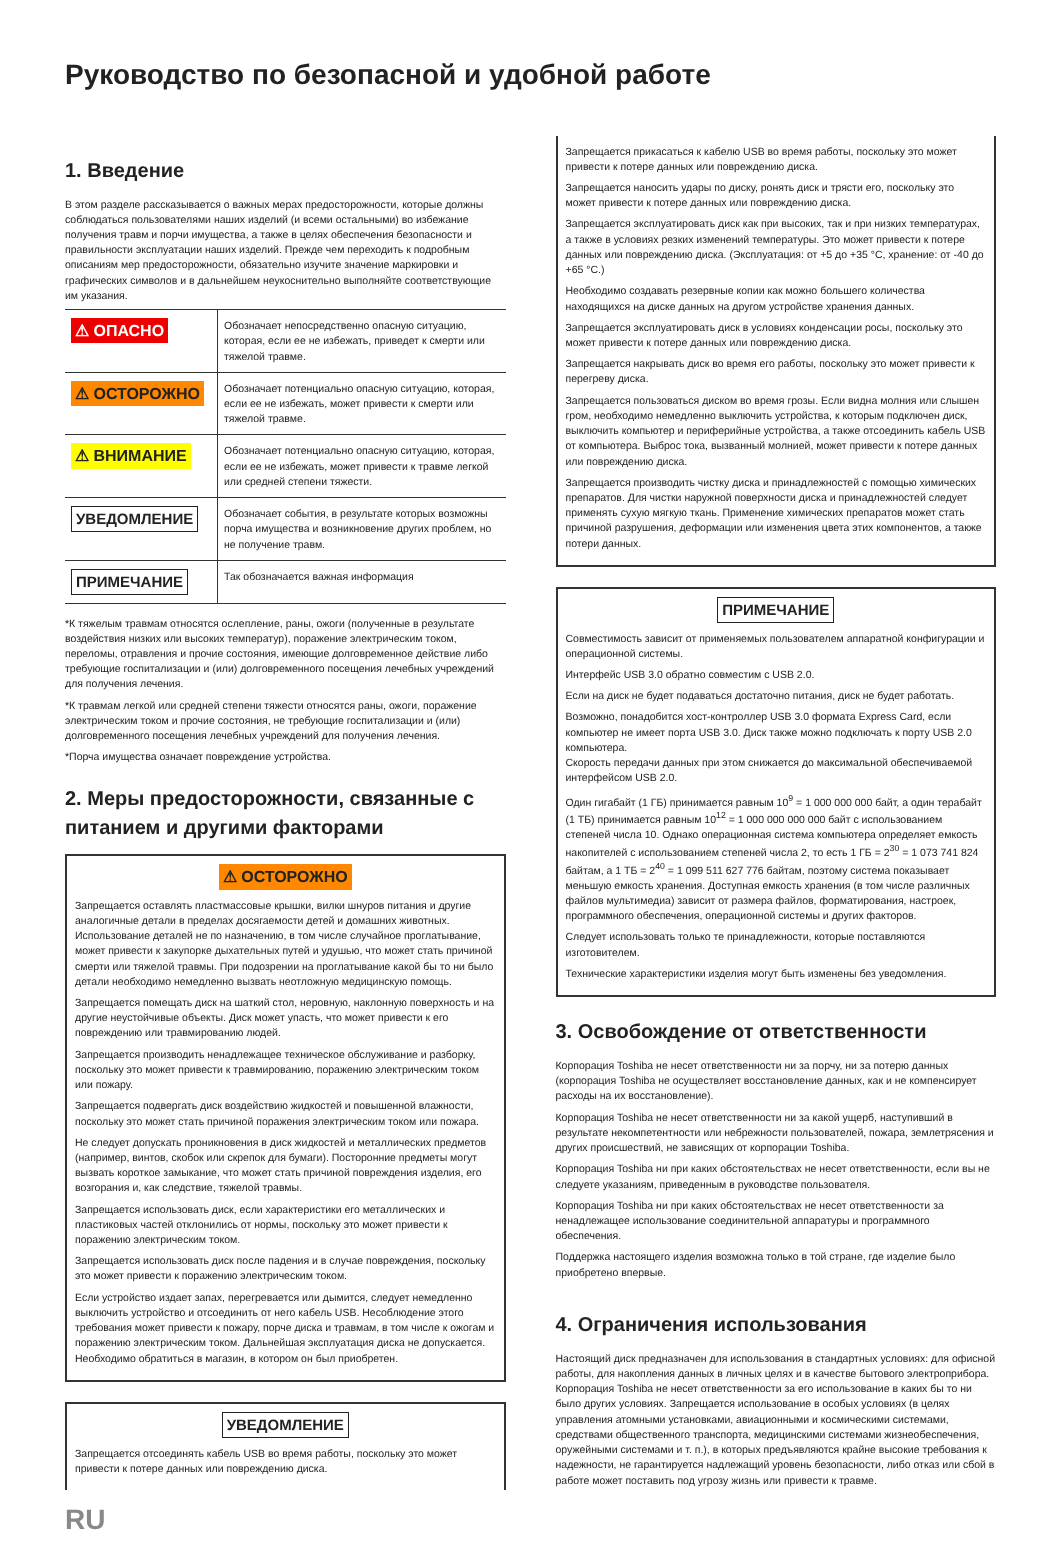Руководство по безопасной и удобной работе
1. Введение
В этом разделе рассказывается о важных мерах предосторожности, которые должны соблюдаться пользователями наших изделий (и всеми остальными) во избежание получения травм и порчи имущества, а также в целях обеспечения безопасности и правильности эксплуатации наших изделий. Прежде чем переходить к подробным описаниям мер предосторожности, обязательно изучите значение маркировки и графических символов и в дальнейшем неукоснительно выполняйте соответствующие им указания.
| ⚠ ОПАСНО | Обозначает непосредственно опасную ситуацию, которая, если ее не избежать, приведет к смерти или тяжелой травме. |
| ⚠ ОСТОРОЖНО | Обозначает потенциально опасную ситуацию, которая, если ее не избежать, может привести к смерти или тяжелой травме. |
| ⚠ ВНИМАНИЕ | Обозначает потенциально опасную ситуацию, которая, если ее не избежать, может привести к травме легкой или средней степени тяжести. |
| УВЕДОМЛЕНИЕ | Обозначает события, в результате которых возможны порча имущества и возникновение других проблем, но не получение травм. |
| ПРИМЕЧАНИЕ | Так обозначается важная информация |
*К тяжелым травмам относятся ослепление, раны, ожоги (полученные в результате воздействия низких или высоких температур), поражение электрическим током, переломы, отравления и прочие состояния, имеющие долговременное действие либо требующие госпитализации и (или) долговременного посещения лечебных учреждений для получения лечения.
*К травмам легкой или средней степени тяжести относятся раны, ожоги, поражение электрическим током и прочие состояния, не требующие госпитализации и (или) долговременного посещения лечебных учреждений для получения лечения.
*Порча имущества означает повреждение устройства.
2. Меры предосторожности, связанные с питанием и другими факторами
⚠ ОСТОРОЖНО
Запрещается оставлять пластмассовые крышки, вилки шнуров питания и другие аналогичные детали в пределах досягаемости детей и домашних животных. Использование деталей не по назначению, в том числе случайное проглатывание, может привести к закупорке дыхательных путей и удушью, что может стать причиной смерти или тяжелой травмы. При подозрении на проглатывание какой бы то ни было детали необходимо немедленно вызвать неотложную медицинскую помощь.
Запрещается помещать диск на шаткий стол, неровную, наклонную поверхность и на другие неустойчивые объекты. Диск может упасть, что может привести к его повреждению или травмированию людей.
Запрещается производить ненадлежащее техническое обслуживание и разборку, поскольку это может привести к травмированию, поражению электрическим током или пожару.
Запрещается подвергать диск воздействию жидкостей и повышенной влажности, поскольку это может стать причиной поражения электрическим током или пожара.
Не следует допускать проникновения в диск жидкостей и металлических предметов (например, винтов, скобок или скрепок для бумаги). Посторонние предметы могут вызвать короткое замыкание, что может стать причиной повреждения изделия, его возгорания и, как следствие, тяжелой травмы.
Запрещается использовать диск, если характеристики его металлических и пластиковых частей отклонились от нормы, поскольку это может привести к поражению электрическим током.
Запрещается использовать диск после падения и в случае повреждения, поскольку это может привести к поражению электрическим током.
Если устройство издает запах, перегревается или дымится, следует немедленно выключить устройство и отсоединить от него кабель USB. Несоблюдение этого требования может привести к пожару, порче диска и травмам, в том числе к ожогам и поражению электрическим током. Дальнейшая эксплуатация диска не допускается. Необходимо обратиться в магазин, в котором он был приобретен.
УВЕДОМЛЕНИЕ
Запрещается отсоединять кабель USB во время работы, поскольку это может привести к потере данных или повреждению диска.
RU
Запрещается прикасаться к кабелю USB во время работы, поскольку это может привести к потере данных или повреждению диска.
Запрещается наносить удары по диску, ронять диск и трясти его, поскольку это может привести к потере данных или повреждению диска.
Запрещается эксплуатировать диск как при высоких, так и при низких температурах, а также в условиях резких изменений температуры. Это может привести к потере данных или повреждению диска. (Эксплуатация: от +5 до +35 °C, хранение: от -40 до +65 °C.)
Необходимо создавать резервные копии как можно большего количества находящихся на диске данных на другом устройстве хранения данных.
Запрещается эксплуатировать диск в условиях конденсации росы, поскольку это может привести к потере данных или повреждению диска.
Запрещается накрывать диск во время его работы, поскольку это может привести к перегреву диска.
Запрещается пользоваться диском во время грозы. Если видна молния или слышен гром, необходимо немедленно выключить устройства, к которым подключен диск, выключить компьютер и периферийные устройства, а также отсоединить кабель USB от компьютера. Выброс тока, вызванный молнией, может привести к потере данных или повреждению диска.
Запрещается производить чистку диска и принадлежностей с помощью химических препаратов. Для чистки наружной поверхности диска и принадлежностей следует применять сухую мягкую ткань. Применение химических препаратов может стать причиной разрушения, деформации или изменения цвета этих компонентов, а также потери данных.
ПРИМЕЧАНИЕ
Совместимость зависит от применяемых пользователем аппаратной конфигурации и операционной системы.
Интерфейс USB 3.0 обратно совместим с USB 2.0.
Если на диск не будет подаваться достаточно питания, диск не будет работать.
Возможно, понадобится хост-контроллер USB 3.0 формата Express Card, если компьютер не имеет порта USB 3.0. Диск также можно подключать к порту USB 2.0 компьютера.
Скорость передачи данных при этом снижается до максимальной обеспечиваемой интерфейсом USB 2.0.
Один гигабайт (1 ГБ) принимается равным 10<sup>9</sup> = 1 000 000 000 байт, а один терабайт (1 ТБ) принимается равным 10<sup>12</sup> = 1 000 000 000 000 байт с использованием степеней числа 10. Однако операционная система компьютера определяет емкость накопителей с использованием степеней числа 2, то есть 1 ГБ = 2<sup>30</sup> = 1 073 741 824 байтам, а 1 ТБ = 2<sup>40</sup> = 1 099 511 627 776 байтам, поэтому система показывает меньшую емкость хранения. Доступная емкость хранения (в том числе различных файлов мультимедиа) зависит от размера файлов, форматирования, настроек, программного обеспечения, операционной системы и других факторов.
Следует использовать только те принадлежности, которые поставляются изготовителем.
Технические характеристики изделия могут быть изменены без уведомления.
3. Освобождение от ответственности
Корпорация Toshiba не несет ответственности ни за порчу, ни за потерю данных (корпорация Toshiba не осуществляет восстановление данных, как и не компенсирует расходы на их восстановление).
Корпорация Toshiba не несет ответственности ни за какой ущерб, наступивший в результате некомпетентности или небрежности пользователей, пожара, землетрясения и других происшествий, не зависящих от корпорации Toshiba.
Корпорация Toshiba ни при каких обстоятельствах не несет ответственности, если вы не следуете указаниям, приведенным в руководстве пользователя.
Корпорация Toshiba ни при каких обстоятельствах не несет ответственности за ненадлежащее использование соединительной аппаратуры и программного обеспечения.
Поддержка настоящего изделия возможна только в той стране, где изделие было приобретено впервые.
4. Ограничения использования
Настоящий диск предназначен для использования в стандартных условиях: для офисной работы, для накопления данных в личных целях и в качестве бытового электроприбора. Корпорация Toshiba не несет ответственности за его использование в каких бы то ни было других условиях. Запрещается использование в особых условиях (в целях управления атомными установками, авиационными и космическими системами, средствами общественного транспорта, медицинскими системами жизнеобеспечения, оружейными системами и т. п.), в которых предъявляются крайне высокие требования к надежности, не гарантируется надлежащий уровень безопасности, либо отказ или сбой в работе может поставить под угрозу жизнь или привести к травме.